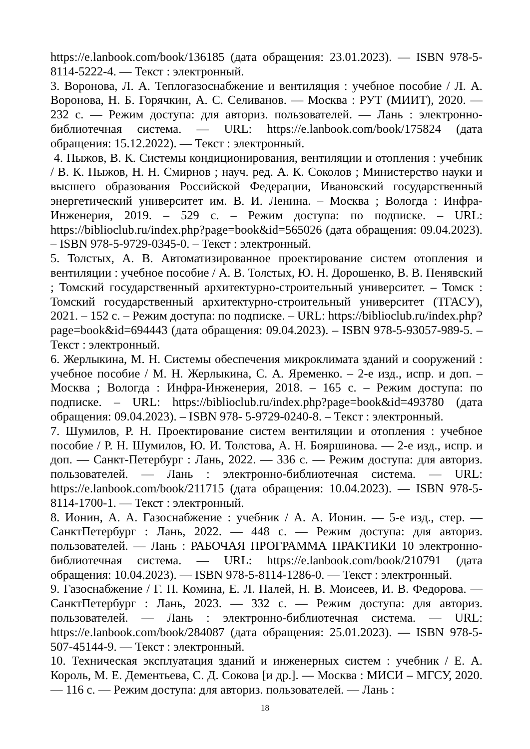https://e.lanbook.com/book/136185 (дата обращения: 23.01.2023). — ISBN 978-5-8114-5222-4. — Текст : электронный.
3. Воронова, Л. А. Теплогазоснабжение и вентиляция : учебное пособие / Л. А. Воронова, Н. Б. Горячкин, А. С. Селиванов. — Москва : РУТ (МИИТ), 2020. — 232 с. — Режим доступа: для авториз. пользователей. — Лань : электронно-библиотечная система. — URL: https://e.lanbook.com/book/175824 (дата обращения: 15.12.2022). — Текст : электронный.
4. Пыжов, В. К. Системы кондиционирования, вентиляции и отопления : учебник / В. К. Пыжов, Н. Н. Смирнов ; науч. ред. А. К. Соколов ; Министерство науки и высшего образования Российской Федерации, Ивановский государственный энергетический университет им. В. И. Ленина. – Москва ; Вологда : Инфра-Инженерия, 2019. – 529 с. – Режим доступа: по подписке. – URL: https://biblioclub.ru/index.php?page=book&id=565026 (дата обращения: 09.04.2023). – ISBN 978-5-9729-0345-0. – Текст : электронный.
5. Толстых, А. В. Автоматизированное проектирование систем отопления и вентиляции : учебное пособие / А. В. Толстых, Ю. Н. Дорошенко, В. В. Пенявский ; Томский государственный архитектурно-строительный университет. – Томск : Томский государственный архитектурно-строительный университет (ТГАСУ), 2021. – 152 с. – Режим доступа: по подписке. – URL: https://biblioclub.ru/index.php?page=book&id=694443 (дата обращения: 09.04.2023). – ISBN 978-5-93057-989-5. – Текст : электронный.
6. Жерлыкина, М. Н. Системы обеспечения микроклимата зданий и сооружений : учебное пособие / М. Н. Жерлыкина, С. А. Яременко. – 2-е изд., испр. и доп. – Москва ; Вологда : Инфра-Инженерия, 2018. – 165 с. – Режим доступа: по подписке. – URL: https://biblioclub.ru/index.php?page=book&id=493780 (дата обращения: 09.04.2023). – ISBN 978- 5-9729-0240-8. – Текст : электронный.
7. Шумилов, Р. Н. Проектирование систем вентиляции и отопления : учебное пособие / Р. Н. Шумилов, Ю. И. Толстова, А. Н. Бояршинова. — 2-е изд., испр. и доп. — Санкт-Петербург : Лань, 2022. — 336 с. — Режим доступа: для авториз. пользователей. — Лань : электронно-библиотечная система. — URL: https://e.lanbook.com/book/211715 (дата обращения: 10.04.2023). — ISBN 978-5-8114-1700-1. — Текст : электронный.
8. Ионин, А. А. Газоснабжение : учебник / А. А. Ионин. — 5-е изд., стер. — СанктПетербург : Лань, 2022. — 448 с. — Режим доступа: для авториз. пользователей. — Лань : РАБОЧАЯ ПРОГРАММА ПРАКТИКИ 10 электронно-библиотечная система. — URL: https://e.lanbook.com/book/210791 (дата обращения: 10.04.2023). — ISBN 978-5-8114-1286-0. — Текст : электронный.
9. Газоснабжение / Г. П. Комина, Е. Л. Палей, Н. В. Моисеев, И. В. Федорова. — СанктПетербург : Лань, 2023. — 332 с. — Режим доступа: для авториз. пользователей. — Лань : электронно-библиотечная система. — URL: https://e.lanbook.com/book/284087 (дата обращения: 25.01.2023). — ISBN 978-5-507-45144-9. — Текст : электронный.
10. Техническая эксплуатация зданий и инженерных систем : учебник / Е. А. Король, М. Е. Дементьева, С. Д. Сокова [и др.]. — Москва : МИСИ – МГСУ, 2020. — 116 с. — Режим доступа: для авториз. пользователей. — Лань :
18